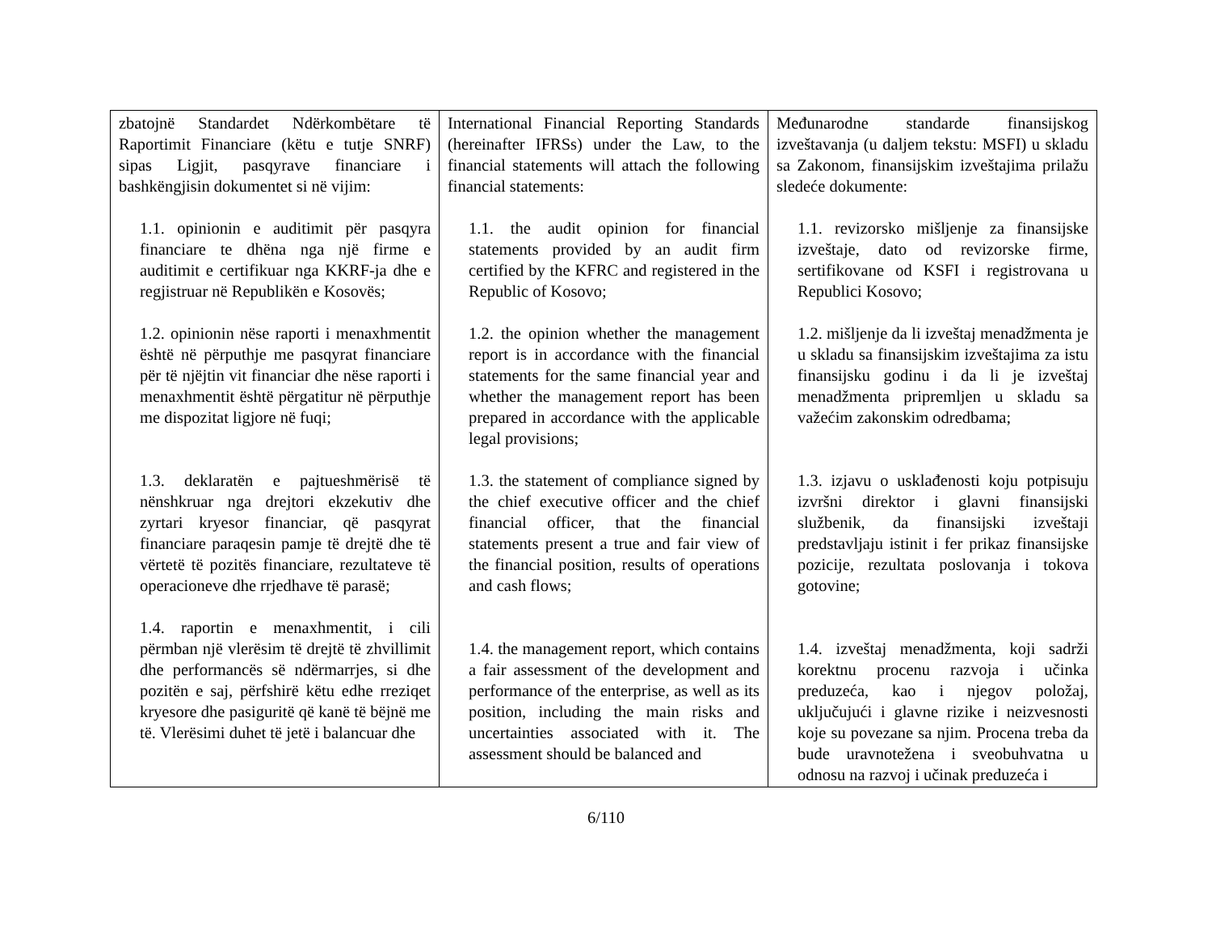| zbatojnë Standardet Ndërkombëtare të Raportimit Financiare (këtu e tutje SNRF) sipas Ligjit, pasqyrave financiare i bashkëngjisin dokumentet si në vijim: 1.1. opinionin e auditimit për pasqyra financiare te dhëna nga një firme e auditimit e certifikuar nga KKRF-ja dhe e regjistruar në Republikën e Kosovës; 1.2. opinionin nëse raporti i menaxhmentit është në përputhje me pasqyrat financiare për të njëjtin vit financiar dhe nëse raporti i menaxhmentit është përgatitur në përputhje me dispozitat ligjore në fuqi; 1.3. deklaratën e pajtueshmërisë të nënshkruar nga drejtori ekzekutiv dhe zyrtari kryesor financiar, që pasqyrat financiare paraqesin pamje të drejtë dhe të vërtetë të pozitës financiare, rezultateve të operacioneve dhe rrjedhave të parasë; 1.4. raportin e menaxhmentit, i cili përmban një vlerësim të drejtë të zhvillimit dhe performancës së ndërmarrjes, si dhe pozitën e saj, përfshirë këtu edhe rreziqet kryesore dhe pasiguritë që kanë të bëjnë me të. Vlerësimi duhet të jetë i balancuar dhe | International Financial Reporting Standards (hereinafter IFRSs) under the Law, to the financial statements will attach the following financial statements: 1.1. the audit opinion for financial statements provided by an audit firm certified by the KFRC and registered in the Republic of Kosovo; 1.2. the opinion whether the management report is in accordance with the financial statements for the same financial year and whether the management report has been prepared in accordance with the applicable legal provisions; 1.3. the statement of compliance signed by the chief executive officer and the chief financial officer, that the financial statements present a true and fair view of the financial position, results of operations and cash flows; 1.4. the management report, which contains a fair assessment of the development and performance of the enterprise, as well as its position, including the main risks and uncertainties associated with it. The assessment should be balanced and | Međunarodne standarde finansijskog izveštavanja (u daljem tekstu: MSFI) u skladu sa Zakonom, finansijskim izveštajima prilažu sledeće dokumente: 1.1. revizorsko mišljenje za finansijske izveštaje, dato od revizorske firme, sertifikovane od KSFI i registrovana u Republici Kosovo; 1.2. mišljenje da li izveštaj menadžmenta je u skladu sa finansijskim izveštajima za istu finansijsku godinu i da li je izveštaj menadžmenta pripremljen u skladu sa važećim zakonskim odredbama; 1.3. izjavu o usklađenosti koju potpisuju izvršni direktor i glavni finansijski službenik, da finansijski izveštaji predstavljaju istinit i fer prikaz finansijske pozicije, rezultata poslovanja i tokova gotovine; 1.4. izveštaj menadžmenta, koji sadrži korektnu procenu razvoja i učinka preduzeća, kao i njegov položaj, uključujući i glavne rizike i neizvesnosti koje su povezane sa njim. Procena treba da bude uravnotežena i sveobuhvatna u odnosu na razvoj i učinak preduzeća i |
6/110